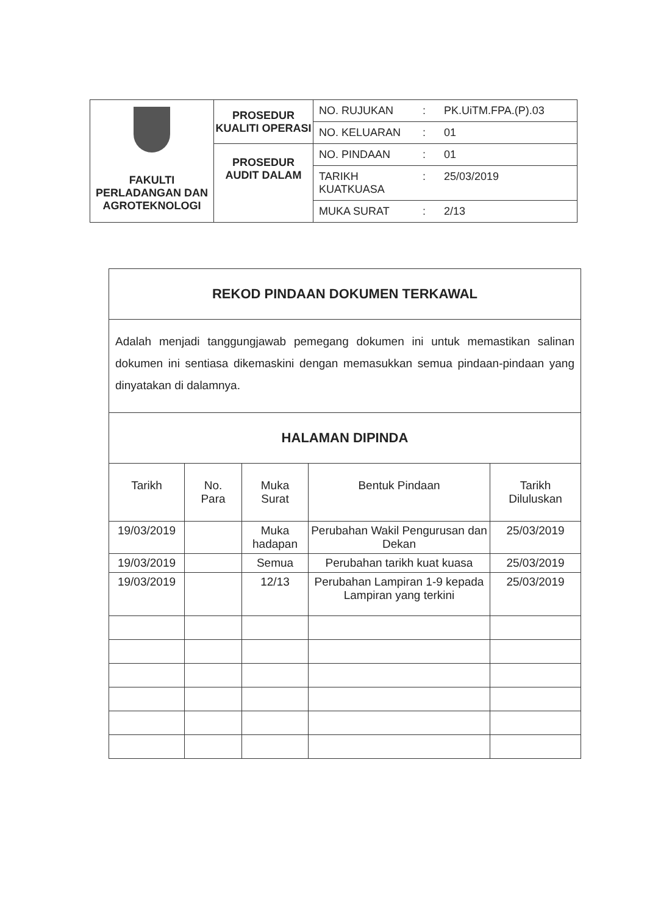| FAKULTI PERLADANGAN DAN AGROTEKNOLOGI | PROSEDUR KUALITI OPERASI | NO. RUJUKAN : PK.UiTM.FPA.(P).03 |
| | | NO. KELUARAN : 01 |
| | PROSEDUR AUDIT DALAM | NO. PINDAAN : 01 |
| | | TARIKH KUATKUASA : 25/03/2019 |
| | | MUKA SURAT : 2/13 |
| REKOD PINDAAN DOKUMEN TERKAWAL | | | | |
| Adalah menjadi tanggungjawab pemegang dokumen ini untuk memastikan salinan dokumen ini sentiasa dikemaskini dengan memasukkan semua pindaan-pindaan yang dinyatakan di dalamnya. | | | | |
| HALAMAN DIPINDA | | | | |
| Tarikh | No. Para | Muka Surat | Bentuk Pindaan | Tarikh Diluluskan |
| 19/03/2019 | | Muka hadapan | Perubahan Wakil Pengurusan dan Dekan | 25/03/2019 |
| 19/03/2019 | | Semua | Perubahan tarikh kuat kuasa | 25/03/2019 |
| 19/03/2019 | | 12/13 | Perubahan Lampiran 1-9 kepada Lampiran yang terkini | 25/03/2019 |